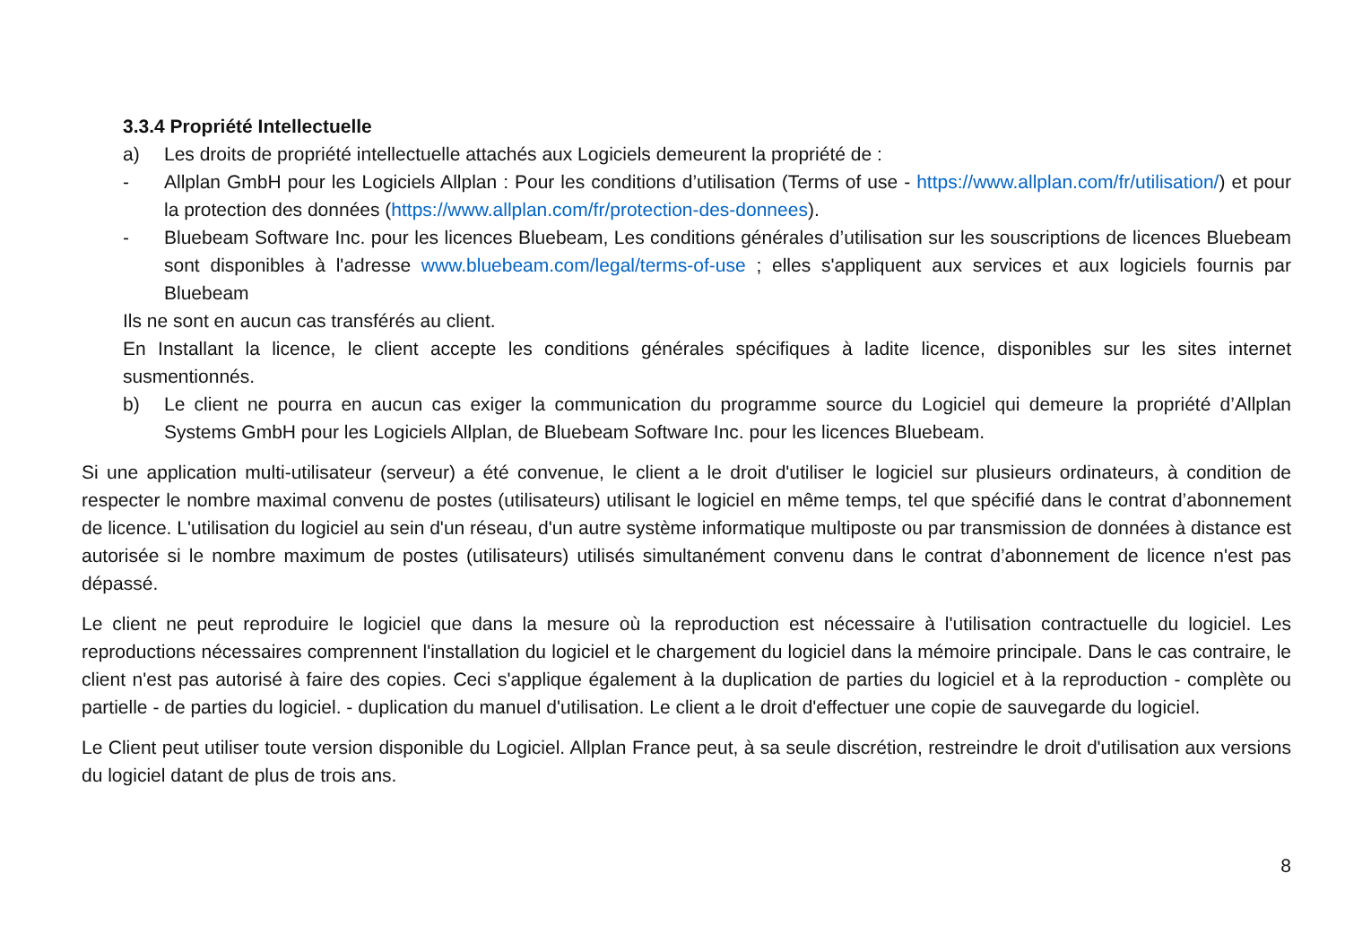3.3.4 Propriété Intellectuelle
a) Les droits de propriété intellectuelle attachés aux Logiciels demeurent la propriété de :
- Allplan GmbH pour les Logiciels Allplan : Pour les conditions d’utilisation (Terms of use - https://www.allplan.com/fr/utilisation/) et pour la protection des données (https://www.allplan.com/fr/protection-des-donnees).
- Bluebeam Software Inc. pour les licences Bluebeam, Les conditions générales d’utilisation sur les souscriptions de licences Bluebeam sont disponibles à l'adresse www.bluebeam.com/legal/terms-of-use ; elles s'appliquent aux services et aux logiciels fournis par Bluebeam
Ils ne sont en aucun cas transférés au client.
En Installant la licence, le client accepte les conditions générales spécifiques à ladite licence, disponibles sur les sites internet susmentionnés.
b) Le client ne pourra en aucun cas exiger la communication du programme source du Logiciel qui demeure la propriété d’Allplan Systems GmbH pour les Logiciels Allplan, de Bluebeam Software Inc. pour les licences Bluebeam.
Si une application multi-utilisateur (serveur) a été convenue, le client a le droit d'utiliser le logiciel sur plusieurs ordinateurs, à condition de respecter le nombre maximal convenu de postes (utilisateurs) utilisant le logiciel en même temps, tel que spécifié dans le contrat d’abonnement de licence. L'utilisation du logiciel au sein d'un réseau, d'un autre système informatique multiposte ou par transmission de données à distance est autorisée si le nombre maximum de postes (utilisateurs) utilisés simultanément convenu dans le contrat d’abonnement de licence n'est pas dépassé.
Le client ne peut reproduire le logiciel que dans la mesure où la reproduction est nécessaire à l'utilisation contractuelle du logiciel. Les reproductions nécessaires comprennent l'installation du logiciel et le chargement du logiciel dans la mémoire principale. Dans le cas contraire, le client n'est pas autorisé à faire des copies. Ceci s'applique également à la duplication de parties du logiciel et à la reproduction - complète ou partielle - de parties du logiciel. - duplication du manuel d'utilisation. Le client a le droit d'effectuer une copie de sauvegarde du logiciel.
Le Client peut utiliser toute version disponible du Logiciel. Allplan France peut, à sa seule discrétion, restreindre le droit d'utilisation aux versions du logiciel datant de plus de trois ans.
8